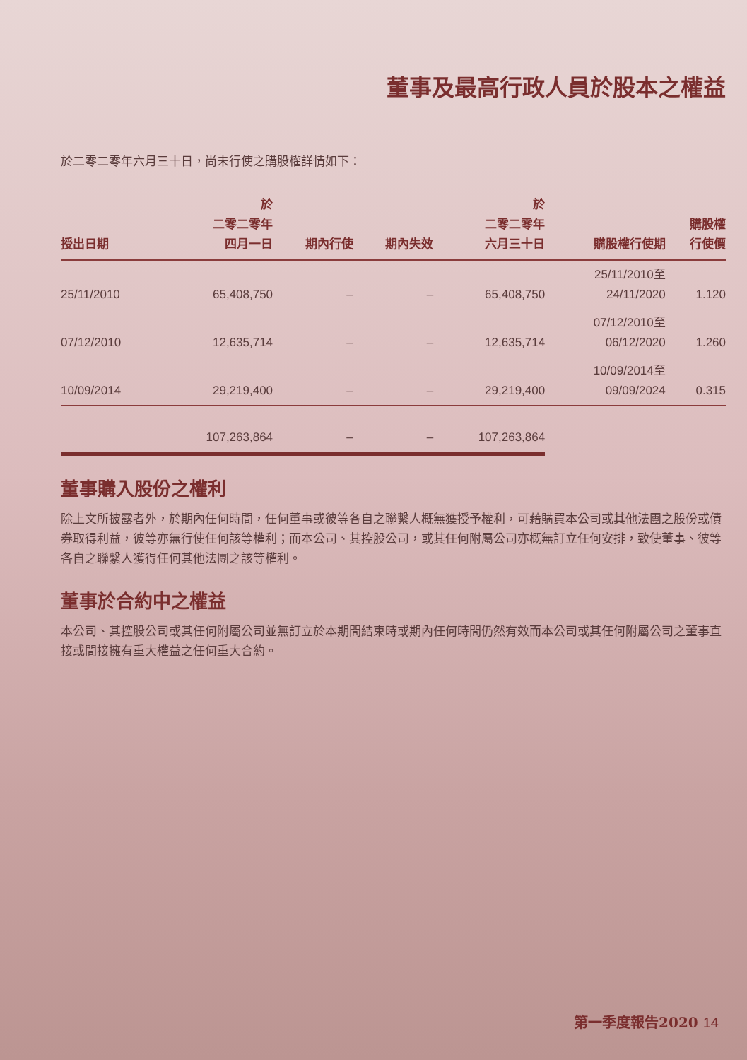董事及最高行政人員於股本之權益
於二零二零年六月三十日，尚未行使之購股權詳情如下：
| 授出日期 | 於 二零二零年 四月一日 | 期內行使 | 期內失效 | 於 二零二零年 六月三十日 | 購股權行使期 | 購股權 行使價 |
| --- | --- | --- | --- | --- | --- | --- |
| 25/11/2010 | 65,408,750 | – | – | 65,408,750 | 25/11/2010至 24/11/2020 | 1.120 |
| 07/12/2010 | 12,635,714 | – | – | 12,635,714 | 07/12/2010至 06/12/2020 | 1.260 |
| 10/09/2014 | 29,219,400 | – | – | 29,219,400 | 10/09/2014至 09/09/2024 | 0.315 |
| | 107,263,864 | – | – | 107,263,864 | | |
董事購入股份之權利
除上文所披露者外，於期內任何時間，任何董事或彼等各自之聯繫人概無獲授予權利，可藉購買本公司或其他法團之股份或債券取得利益，彼等亦無行使任何該等權利；而本公司、其控股公司，或其任何附屬公司亦概無訂立任何安排，致使董事、彼等各自之聯繫人獲得任何其他法團之該等權利。
董事於合約中之權益
本公司、其控股公司或其任何附屬公司並無訂立於本期間結束時或期內任何時間仍然有效而本公司或其任何附屬公司之董事直接或間接擁有重大權益之任何重大合約。
第一季度報告2020 14